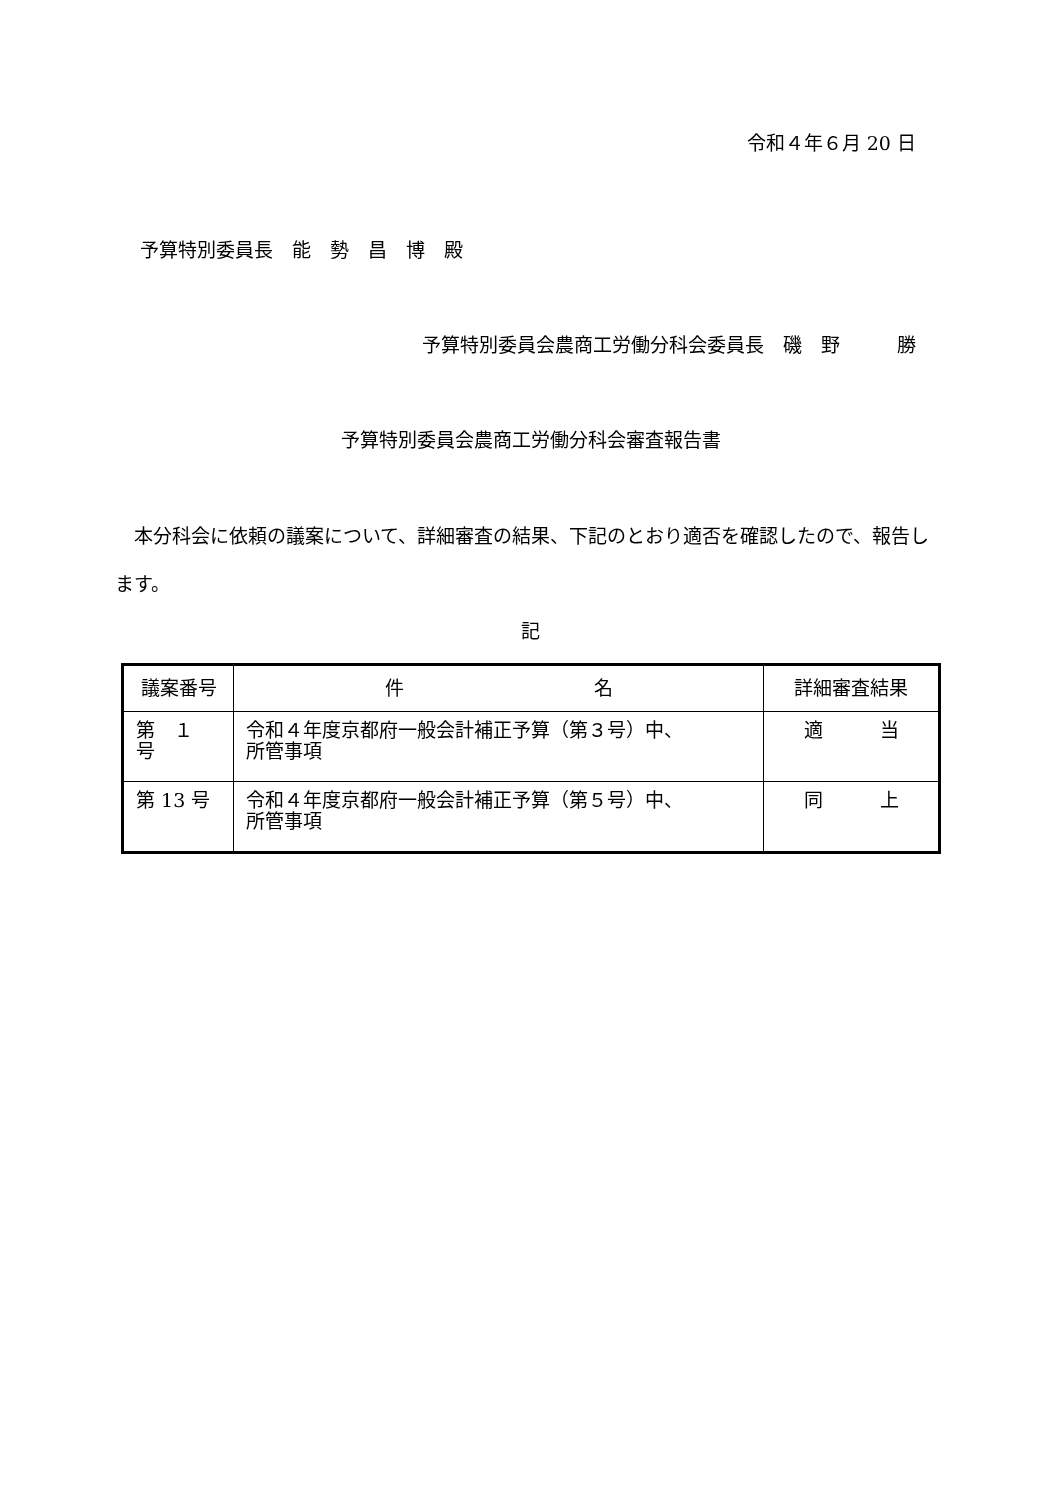令和４年６月 20 日
予算特別委員長　能　勢　昌　博　殿
予算特別委員会農商工労働分科会委員長　磯　野　　　勝
予算特別委員会農商工労働分科会審査報告書
本分科会に依頼の議案について、詳細審査の結果、下記のとおり適否を確認したので、報告します。
記
| 議案番号 | 件 名 | 詳細審査結果 |
| --- | --- | --- |
| 第 １ 号 | 令和４年度京都府一般会計補正予算（第３号）中、 所管事項 | 適 当 |
| 第 13 号 | 令和４年度京都府一般会計補正予算（第５号）中、 所管事項 | 同 上 |